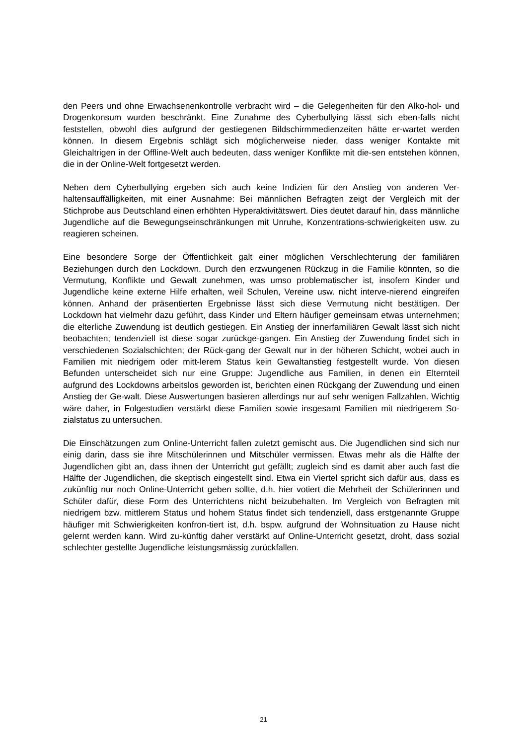den Peers und ohne Erwachsenenkontrolle verbracht wird – die Gelegenheiten für den Alko-hol- und Drogenkonsum wurden beschränkt. Eine Zunahme des Cyberbullying lässt sich eben-falls nicht feststellen, obwohl dies aufgrund der gestiegenen Bildschirmmedienzeiten hätte er-wartet werden können. In diesem Ergebnis schlägt sich möglicherweise nieder, dass weniger Kontakte mit Gleichaltrigen in der Offline-Welt auch bedeuten, dass weniger Konflikte mit die-sen entstehen können, die in der Online-Welt fortgesetzt werden.
Neben dem Cyberbullying ergeben sich auch keine Indizien für den Anstieg von anderen Ver-haltensauffälligkeiten, mit einer Ausnahme: Bei männlichen Befragten zeigt der Vergleich mit der Stichprobe aus Deutschland einen erhöhten Hyperaktivitätswert. Dies deutet darauf hin, dass männliche Jugendliche auf die Bewegungseinschränkungen mit Unruhe, Konzentrations-schwierigkeiten usw. zu reagieren scheinen.
Eine besondere Sorge der Öffentlichkeit galt einer möglichen Verschlechterung der familiären Beziehungen durch den Lockdown. Durch den erzwungenen Rückzug in die Familie könnten, so die Vermutung, Konflikte und Gewalt zunehmen, was umso problematischer ist, insofern Kinder und Jugendliche keine externe Hilfe erhalten, weil Schulen, Vereine usw. nicht interve-nierend eingreifen können. Anhand der präsentierten Ergebnisse lässt sich diese Vermutung nicht bestätigen. Der Lockdown hat vielmehr dazu geführt, dass Kinder und Eltern häufiger gemeinsam etwas unternehmen; die elterliche Zuwendung ist deutlich gestiegen. Ein Anstieg der innerfamiliären Gewalt lässt sich nicht beobachten; tendenziell ist diese sogar zurückge-gangen. Ein Anstieg der Zuwendung findet sich in verschiedenen Sozialschichten; der Rück-gang der Gewalt nur in der höheren Schicht, wobei auch in Familien mit niedrigem oder mitt-lerem Status kein Gewaltanstieg festgestellt wurde. Von diesen Befunden unterscheidet sich nur eine Gruppe: Jugendliche aus Familien, in denen ein Elternteil aufgrund des Lockdowns arbeitslos geworden ist, berichten einen Rückgang der Zuwendung und einen Anstieg der Ge-walt. Diese Auswertungen basieren allerdings nur auf sehr wenigen Fallzahlen. Wichtig wäre daher, in Folgestudien verstärkt diese Familien sowie insgesamt Familien mit niedrigerem So-zialstatus zu untersuchen.
Die Einschätzungen zum Online-Unterricht fallen zuletzt gemischt aus. Die Jugendlichen sind sich nur einig darin, dass sie ihre Mitschülerinnen und Mitschüler vermissen. Etwas mehr als die Hälfte der Jugendlichen gibt an, dass ihnen der Unterricht gut gefällt; zugleich sind es damit aber auch fast die Hälfte der Jugendlichen, die skeptisch eingestellt sind. Etwa ein Viertel spricht sich dafür aus, dass es zukünftig nur noch Online-Unterricht geben sollte, d.h. hier votiert die Mehrheit der Schülerinnen und Schüler dafür, diese Form des Unterrichtens nicht beizubehalten. Im Vergleich von Befragten mit niedrigem bzw. mittlerem Status und hohem Status findet sich tendenziell, dass erstgenannte Gruppe häufiger mit Schwierigkeiten konfron-tiert ist, d.h. bspw. aufgrund der Wohnsituation zu Hause nicht gelernt werden kann. Wird zu-künftig daher verstärkt auf Online-Unterricht gesetzt, droht, dass sozial schlechter gestellte Jugendliche leistungsmässig zurückfallen.
21